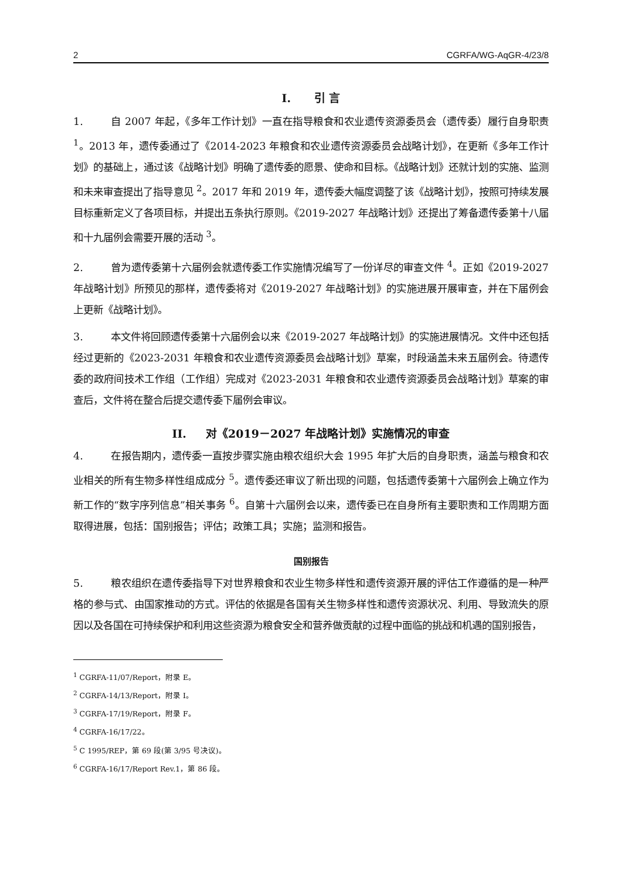2 CGRFA/WG-AqGR-4/23/8
I. 引 言
1. 自 2007 年起，《多年工作计划》一直在指导粮食和农业遗传资源委员会（遗传委）履行自身职责 <sup>1</sup>。2013 年，遗传委通过了《2014-2023 年粮食和农业遗传资源委员会战略计划》，在更新《多年工作计划》的基础上，通过该《战略计划》明确了遗传委的愿景、使命和目标。《战略计划》还就计划的实施、监测和未来审查提出了指导意见 <sup>2</sup>。2017 年和 2019 年，遗传委大幅度调整了该《战略计划》，按照可持续发展目标重新定义了各项目标，并提出五条执行原则。《2019-2027 年战略计划》还提出了筹备遗传委第十八届和十九届例会需要开展的活动 <sup>3</sup>。
2. 曾为遗传委第十六届例会就遗传委工作实施情况编写了一份详尽的审查文件 <sup>4</sup>。正如《2019-2027 年战略计划》所预见的那样，遗传委将对《2019-2027 年战略计划》的实施进展开展审查，并在下届例会上更新《战略计划》。
3. 本文件将回顾遗传委第十六届例会以来《2019-2027 年战略计划》的实施进展情况。文件中还包括经过更新的《2023-2031 年粮食和农业遗传资源委员会战略计划》草案，时段涵盖未来五届例会。待遗传委的政府间技术工作组（工作组）完成对《2023-2031 年粮食和农业遗传资源委员会战略计划》草案的审查后，文件将在整合后提交遗传委下届例会审议。
II. 对《2019－2027 年战略计划》实施情况的审查
4. 在报告期内，遗传委一直按步骤实施由粮农组织大会 1995 年扩大后的自身职责，涵盖与粮食和农业相关的所有生物多样性组成成分 <sup>5</sup>。遗传委还审议了新出现的问题，包括遗传委第十六届例会上确立作为新工作的“数字序列信息”相关事务 <sup>6</sup>。自第十六届例会以来，遗传委已在自身所有主要职责和工作周期方面取得进展，包括：国别报告；评估；政策工具；实施；监测和报告。
国别报告
5. 粮农组织在遗传委指导下对世界粮食和农业生物多样性和遗传资源开展的评估工作遵循的是一种严格的参与式、由国家推动的方式。评估的依据是各国有关生物多样性和遗传资源状况、利用、导致流失的原因以及各国在可持续保护和利用这些资源为粮食安全和营养做贡献的过程中面临的挑战和机遇的国别报告，
<sup>1</sup> CGRFA-11/07/Report，附录 E。
<sup>2</sup> CGRFA-14/13/Report，附录 I。
<sup>3</sup> CGRFA-17/19/Report，附录 F。
<sup>4</sup> CGRFA-16/17/22。
<sup>5</sup> C 1995/REP，第 69 段(第 3/95 号决议)。
<sup>6</sup> CGRFA-16/17/Report Rev.1，第 86 段。